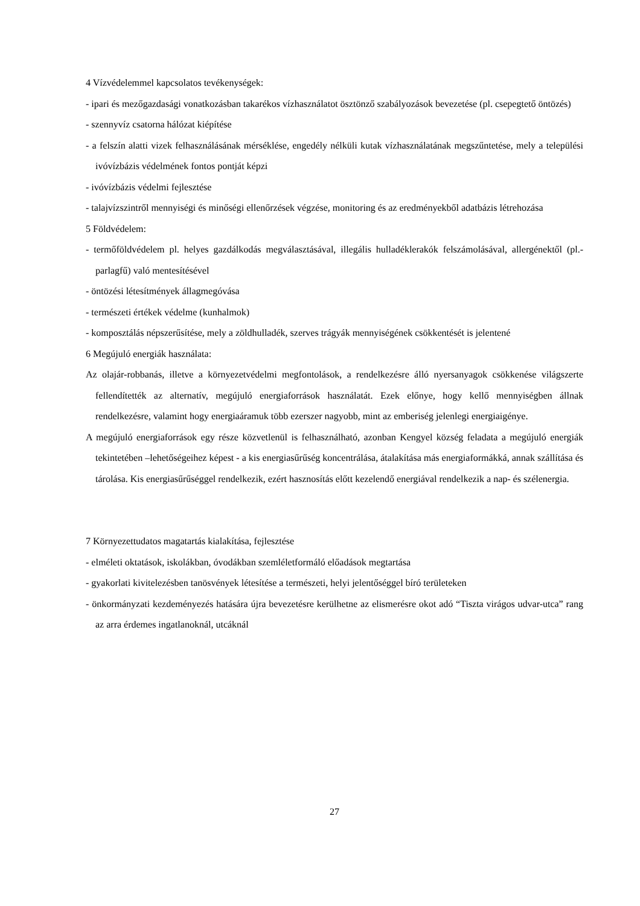4 Vízvédelemmel kapcsolatos tevékenységek:
- ipari és mezőgazdasági vonatkozásban takarékos vízhasználatot ösztönző szabályozások bevezetése (pl. csepegtető öntözés)
- szennyvíz csatorna hálózat kiépítése
- a felszín alatti vizek felhasználásának mérséklése, engedély nélküli kutak vízhasználatának megszűntetése, mely a települési ivóvízbázis védelmének fontos pontját képzi
- ivóvízbázis védelmi fejlesztése
- talajvízszintről mennyiségi és minőségi ellenőrzések végzése, monitoring és az eredményekből adatbázis létrehozása
5 Földvédelem:
- termőföldvédelem pl. helyes gazdálkodás megválasztásával, illegális hulladéklerakók felszámolásával, allergénektől (pl.- parlagfű) való mentesítésével
- öntözési létesítmények állagmegóvása
- természeti értékek védelme (kunhalmok)
- komposztálás népszerűsítése, mely a zöldhulladék, szerves trágyák mennyiségének csökkentését is jelentené
6 Megújuló energiák használata:
Az olajár-robbanás, illetve a környezetvédelmi megfontolások, a rendelkezésre álló nyersanyagok csökkenése világszerte fellendítették az alternatív, megújuló energiaforrások használatát. Ezek előnye, hogy kellő mennyiségben állnak rendelkezésre, valamint hogy energiaáramuk több ezerszer nagyobb, mint az emberiség jelenlegi energiaigénye.
A megújuló energiaforrások egy része közvetlenül is felhasználható, azonban Kengyel község feladata a megújuló energiák tekintetében –lehetőségeihez képest - a kis energiasűrűség koncentrálása, átalakítása más energiaformákká, annak szállítása és tárolása. Kis energiasűrűséggel rendelkezik, ezért hasznosítás előtt kezelendő energiával rendelkezik a nap- és szélenergia.
7 Környezettudatos magatartás kialakítása, fejlesztése
- elméleti oktatások, iskolákban, óvodákban szemléletformáló előadások megtartása
- gyakorlati kivitelezésben tanösvények létesítése a természeti, helyi jelentőséggel bíró területeken
- önkormányzati kezdeményezés hatására újra bevezetésre kerülhetne az elismerésre okot adó “Tiszta virágos udvar-utca” rang az arra érdemes ingatlanoknál, utcáknál
27